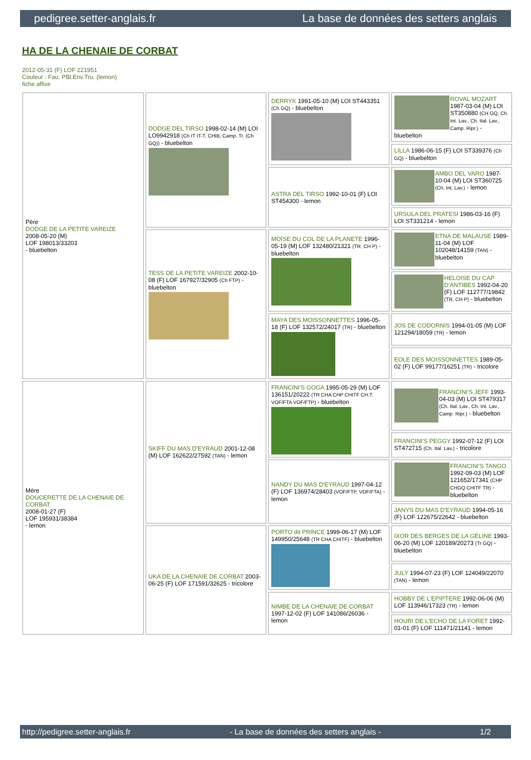pedigree.setter-anglais.fr La base de données des setters anglais
HA DE LA CHENAIE DE CORBAT
2012-05-31 (F) LOF 221951
Couleur : Fau. PBl.Env.Tru. (lemon)
fiche affixe
| Père DODGE DE LA PETITE VAREIZE 2008-05-20 (M) LOF 198013/33203 - bluebelton | DODGE DEL TIRSO 1998-02-14 (M) LOI LO9942918 (Ch IT IT-T, CHIB, Camp. Tr. (Ch GQ)) - bluebelton | DERRYK 1991-05-10 (M) LOI ST443351 (Ch GQ) - bluebelton | ROVAL MOZART 1987-03-04 (M) LOI ST350880 (CH GQ, Ch. Int. Lav., Ch. Ital. Lav., Camp. Ripr.) - bluebelton |
| | | | LILLA 1986-06-15 (F) LOI ST339376 (Ch GQ) - bluebelton |
| | | ASTRA DEL TIRSO 1992-10-01 (F) LOI ST454300 - lemon | AMBO DEL VARO 1987-10-04 (M) LOI ST360725 (Ch. Int. Lav.) - lemon |
| | | | URSULA DEL PRATESI 1986-03-16 (F) LOI ST331214 - lemon |
| | TESS DE LA PETITE VAREIZE 2002-10-08 (F) LOF 167927/32905 (Ch FTP) - bluebelton | MOÏSE DU COL DE LA PLANETE 1996-05-19 (M) LOF 132480/21321 (TR, CH P) - bluebelton | ETNA DE MALAUSE 1989-11-04 (M) LOF 102048/14159 (TAN) - bluebelton |
| | | | HELOISE DU CAP D'ANTIBES 1992-04-20 (F) LOF 112777/19842 (TR, CH P) - bluebelton |
| | | MAYA DES MOISSONNETTES 1996-05-18 (F) LOF 132572/24017 (TR) - bluebelton | JOS DE CODORNIS 1994-01-05 (M) LOF 121294/18059 (TR) - lemon |
| | | | EOLE DES MOISSONNETTES 1989-05-02 (F) LOF 99177/16251 (TR) - tricolore |
| Mère DOUCERETTE DE LA CHENAIE DE CORBAT 2008-01-27 (F) LOF 195931/38384 - lemon | SKIFF DU MAS D'EYRAUD 2001-12-08 (M) LOF 162622/27592 (TAN) - lemon | FRANCINI'S GOGA 1995-05-29 (M) LOF 136151/20222 (TR CHA CHP CHITF CH.T. VOF/FTA VOF/FTP) - bluebelton | FRANCINI'S JEFF 1993-04-03 (M) LOI ST479317 (Ch. Ital. Lav., Ch. Int. Lav., Camp. Ripr.) - bluebelton |
| | | | FRANCINI'S PEGGY 1992-07-12 (F) LOI ST472715 (Ch. Ital. Lav.) - tricolore |
| | | NANDY DU MAS D'EYRAUD 1997-04-12 (F) LOF 136974/28403 (VOF/FTP, VOF/FTA) - lemon | FRANCINI'S TANGO 1992-09-03 (M) LOF 121652/17341 (CHP CHGQ CHITF TR) - bluebelton |
| | | | JANYS DU MAS D'EYRAUD 1994-05-16 (F) LOF 122675/22642 - bluebelton |
| | UKA DE LA CHENAIE DE CORBAT 2003-06-25 (F) LOF 171591/32625 - tricolore | PORTO dit PRINCE 1999-06-17 (M) LOF 149950/25648 (TR CHA CHITF) - bluebelton | IXOR DES BERGES DE LA GÉLINE 1993-06-20 (M) LOF 120189/20273 (Tr GQ) - bluebelton |
| | | | JULY 1994-07-23 (F) LOF 124049/22070 (TAN) - lemon |
| | | NIMBE DE LA CHENAIE DE CORBAT 1997-12-02 (F) LOF 141086/26036 - lemon | HOBBY DE L'EPIPTERE 1992-06-06 (M) LOF 113946/17323 (TR) - lemon |
| | | | HOURI DE L'ECHO DE LA FORET 1992-01-01 (F) LOF 111471/21141 - lemon |
http://pedigree.setter-anglais.fr - La base de données des setters anglais - 1/2